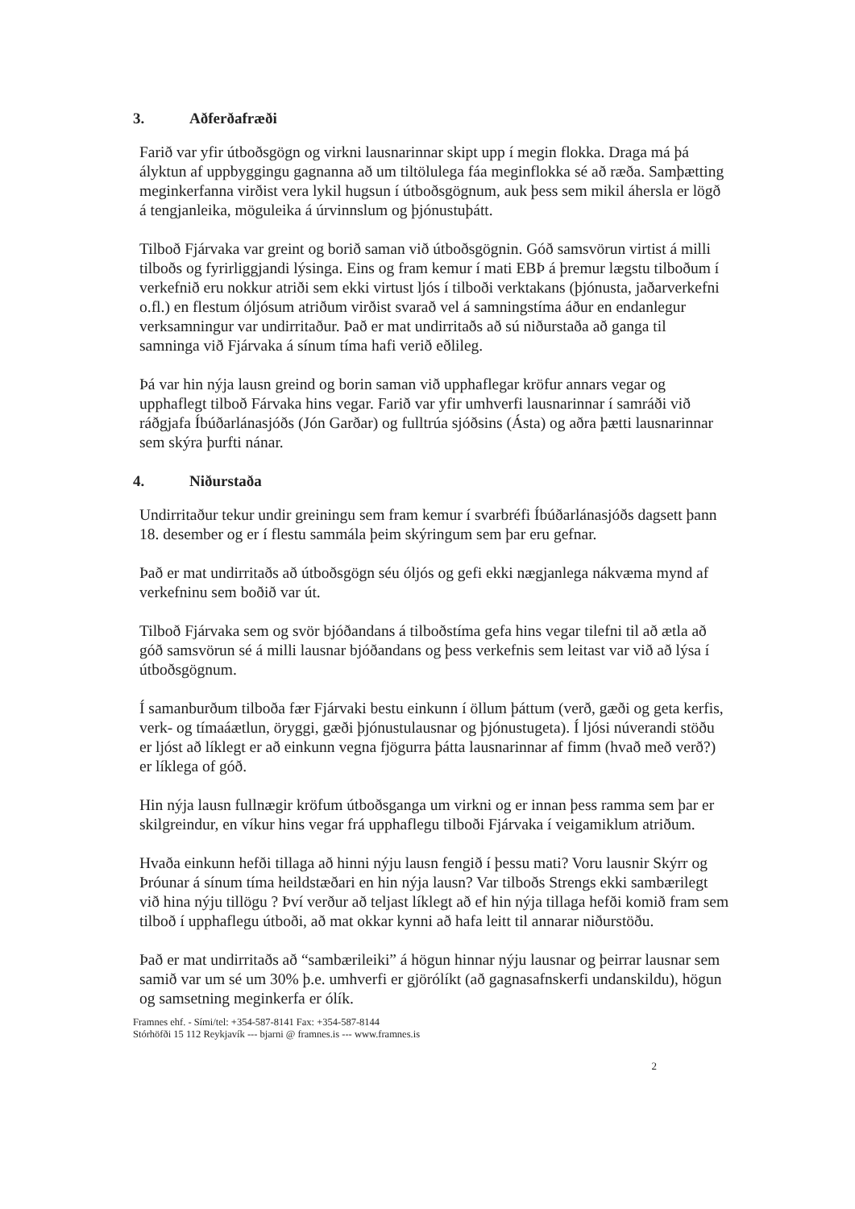3. Aðferðafræði
Farið var yfir útboðsgögn og virkni lausnarinnar skipt upp í megin flokka. Draga má þá ályktun af uppbyggingu gagnanna að um tiltölulega fáa meginflokka sé að ræða. Samþætting meginkerfanna virðist vera lykil hugsun í útboðsgögnum, auk þess sem mikil áhersla er lögð á tengjanleika, möguleika á úrvinnslum og þjónustuþátt.
Tilboð Fjárvaka var greint og borið saman við útboðsgögnin. Góð samsvörun virtist á milli tilboðs og fyrirliggjandi lýsinga. Eins og fram kemur í mati EBÞ á þremur lægstu tilboðum í verkefnið eru nokkur atriði sem ekki virtust ljós í tilboði verktakans (þjónusta, jaðarverkefni o.fl.) en flestum óljósum atriðum virðist svarað vel á samningstíma áður en endanlegur verksamningur var undirritaður. Það er mat undirritaðs að sú niðurstaða að ganga til samninga við Fjárvaka á sínum tíma hafi verið eðlileg.
Þá var hin nýja lausn greind og borin saman við upphaflegar kröfur annars vegar og upphaflegt tilboð Fárvaka hins vegar. Farið var yfir umhverfi lausnarinnar í samráði við ráðgjafa Íbúðarlánasjóðs (Jón Garðar) og fulltrúa sjóðsins (Ásta) og aðra þætti lausnarinnar sem skýra þurfti nánar.
4. Niðurstaða
Undirritaður tekur undir greiningu sem fram kemur í svarbréfi Íbúðarlánasjóðs dagsett þann 18. desember og er í flestu sammála þeim skýringum sem þar eru gefnar.
Það er mat undirritaðs að útboðsgögn séu óljós og gefi ekki nægjanlega nákvæma mynd af verkefninu sem boðið var út.
Tilboð Fjárvaka sem og svör bjóðandans á tilboðstíma gefa hins vegar tilefni til að ætla að góð samsvörun sé á milli lausnar bjóðandans og þess verkefnis sem leitast var við að lýsa í útboðsgögnum.
Í samanburðum tilboða fær Fjárvaki bestu einkunn í öllum þáttum (verð, gæði og geta kerfis, verk- og tímaáætlun, öryggi, gæði þjónustulausnar og þjónustugeta). Í ljósi núverandi stöðu er ljóst að líklegt er að einkunn vegna fjögurra þátta lausnarinnar af fimm (hvað með verð?) er líklega of góð.
Hin nýja lausn fullnægir kröfum útboðsganga um virkni og er innan þess ramma sem þar er skilgreindur, en víkur hins vegar frá upphaflegu tilboði Fjárvaka í veigamiklum atriðum.
Hvaða einkunn hefði tillaga að hinni nýju lausn fengið í þessu mati? Voru lausnir Skýrr og Þróunar á sínum tíma heildstæðari en hin nýja lausn? Var tilboðs Strengs ekki sambærilegt við hina nýju tillögu ? Því verður að teljast líklegt að ef hin nýja tillaga hefði komið fram sem tilboð í upphaflegu útboði, að mat okkar kynni að hafa leitt til annarar niðurstöðu.
Það er mat undirritaðs að “sambærileiki” á högun hinnar nýju lausnar og þeirrar lausnar sem samið var um sé um 30% þ.e. umhverfi er gjörólíkt (að gagnasafnskerfi undanskildu), högun og samsetning meginkerfa er ólík.
Framnes ehf. - Sími/tel: +354-587-8141 Fax: +354-587-8144
Stórhöfði 15 112 Reykjavík --- bjarni @ framnes.is --- www.framnes.is
2